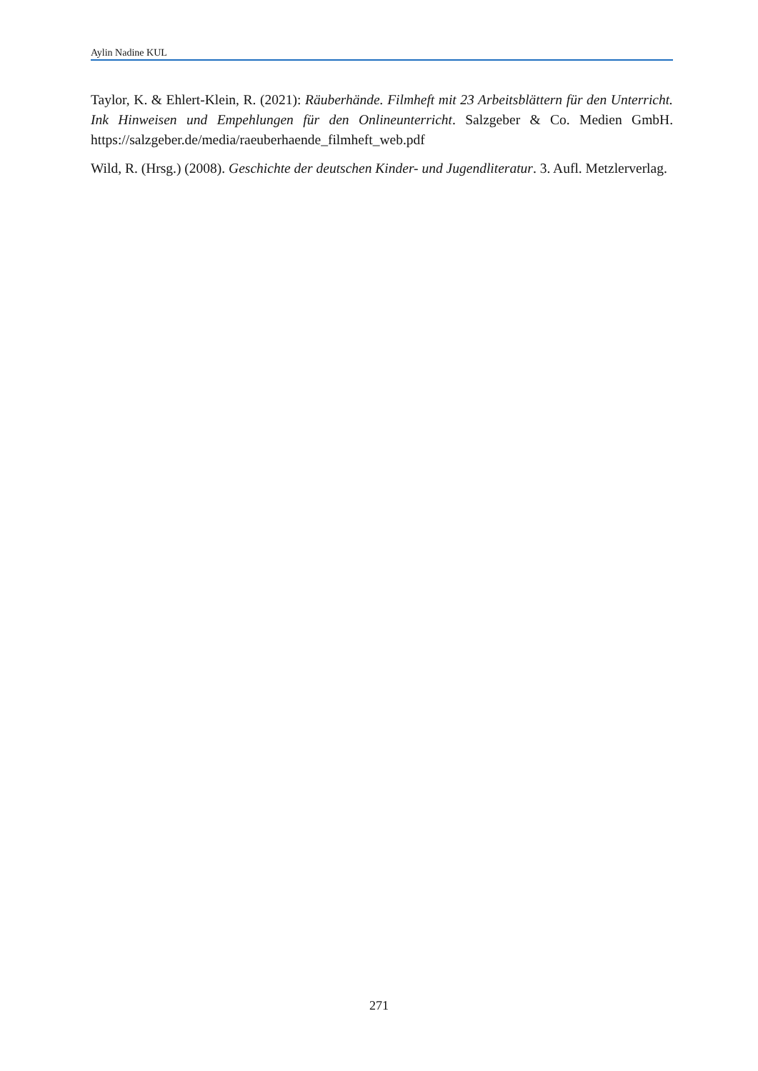Aylin Nadine KUL
Taylor, K. & Ehlert-Klein, R. (2021): Räuberhände. Filmheft mit 23 Arbeitsblättern für den Unterricht. Ink Hinweisen und Empehlungen für den Onlineunterricht. Salzgeber & Co. Medien GmbH. https://salzgeber.de/media/raeuberhaende_filmheft_web.pdf
Wild, R. (Hrsg.) (2008). Geschichte der deutschen Kinder- und Jugendliteratur. 3. Aufl. Metzlerverlag.
271